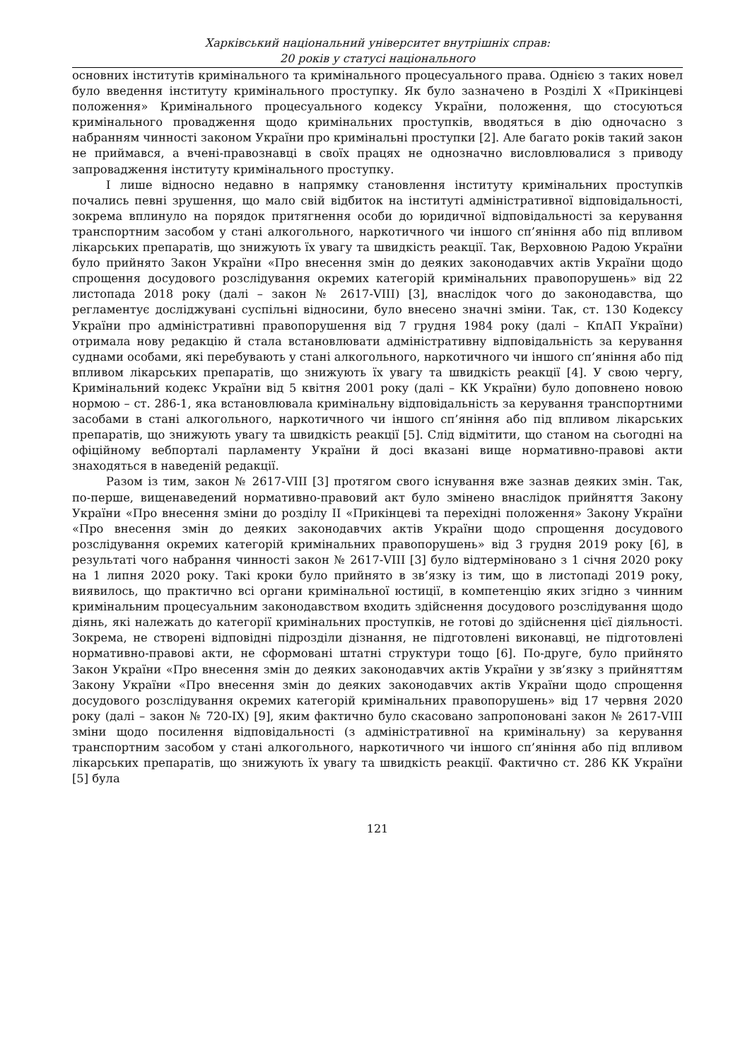Харківський національний університет внутрішніх справ:
20 років у статусі національного
основних інститутів кримінального та кримінального процесуального права. Однією з таких новел було введення інституту кримінального проступку. Як було зазначено в Розділі Х «Прикінцеві положення» Кримінального процесуального кодексу України, положення, що стосуються кримінального провадження щодо кримінальних проступків, вводяться в дію одночасно з набранням чинності законом України про кримінальні проступки [2]. Але багато років такий закон не приймався, а вчені-правознавці в своїх працях не однозначно висловлювалися з приводу запровадження інституту кримінального проступку.
І лише відносно недавно в напрямку становлення інституту кримінальних проступків почались певні зрушення, що мало свій відбиток на інституті адміністративної відповідальності, зокрема вплинуло на порядок притягнення особи до юридичної відповідальності за керування транспортним засобом у стані алкогольного, наркотичного чи іншого сп’яніння або під впливом лікарських препаратів, що знижують їх увагу та швидкість реакції. Так, Верховною Радою України було прийнято Закон України «Про внесення змін до деяких законодавчих актів України щодо спрощення досудового розслідування окремих категорій кримінальних правопорушень» від 22 листопада 2018 року (далі – закон № 2617-VIII) [3], внаслідок чого до законодавства, що регламентує досліджувані суспільні відносини, було внесено значні зміни. Так, ст. 130 Кодексу України про адміністративні правопорушення від 7 грудня 1984 року (далі – КпАП України) отримала нову редакцію й стала встановлювати адміністративну відповідальність за керування суднами особами, які перебувають у стані алкогольного, наркотичного чи іншого сп’яніння або під впливом лікарських препаратів, що знижують їх увагу та швидкість реакції [4]. У свою чергу, Кримінальний кодекс України від 5 квітня 2001 року (далі – КК України) було доповнено новою нормою – ст. 286-1, яка встановлювала кримінальну відповідальність за керування транспортними засобами в стані алкогольного, наркотичного чи іншого сп’яніння або під впливом лікарських препаратів, що знижують увагу та швидкість реакції [5]. Слід відмітити, що станом на сьогодні на офіційному вебпорталі парламенту України й досі вказані вище нормативно-правові акти знаходяться в наведеній редакції.
Разом із тим, закон № 2617-VIII [3] протягом свого існування вже зазнав деяких змін. Так, по-перше, вищенаведений нормативно-правовий акт було змінено внаслідок прийняття Закону України «Про внесення зміни до розділу ІІ «Прикінцеві та перехідні положення» Закону України «Про внесення змін до деяких законодавчих актів України щодо спрощення досудового розслідування окремих категорій кримінальних правопорушень» від 3 грудня 2019 року [6], в результаті чого набрання чинності закон № 2617-VIII [3] було відтерміновано з 1 січня 2020 року на 1 липня 2020 року. Такі кроки було прийнято в зв’язку із тим, що в листопаді 2019 року, виявилось, що практично всі органи кримінальної юстиції, в компетенцію яких згідно з чинним кримінальним процесуальним законодавством входить здійснення досудового розслідування щодо діянь, які належать до категорії кримінальних проступків, не готові до здійснення цієї діяльності. Зокрема, не створені відповідні підрозділи дізнання, не підготовлені виконавці, не підготовлені нормативно-правові акти, не сформовані штатні структури тощо [6]. По-друге, було прийнято Закон України «Про внесення змін до деяких законодавчих актів України у зв’язку з прийняттям Закону України «Про внесення змін до деяких законодавчих актів України щодо спрощення досудового розслідування окремих категорій кримінальних правопорушень» від 17 червня 2020 року (далі – закон № 720-IX) [9], яким фактично було скасовано запропоновані закон № 2617-VIII зміни щодо посилення відповідальності (з адміністративної на кримінальну) за керування транспортним засобом у стані алкогольного, наркотичного чи іншого сп’яніння або під впливом лікарських препаратів, що знижують їх увагу та швидкість реакції. Фактично ст. 286 КК України [5] була
121